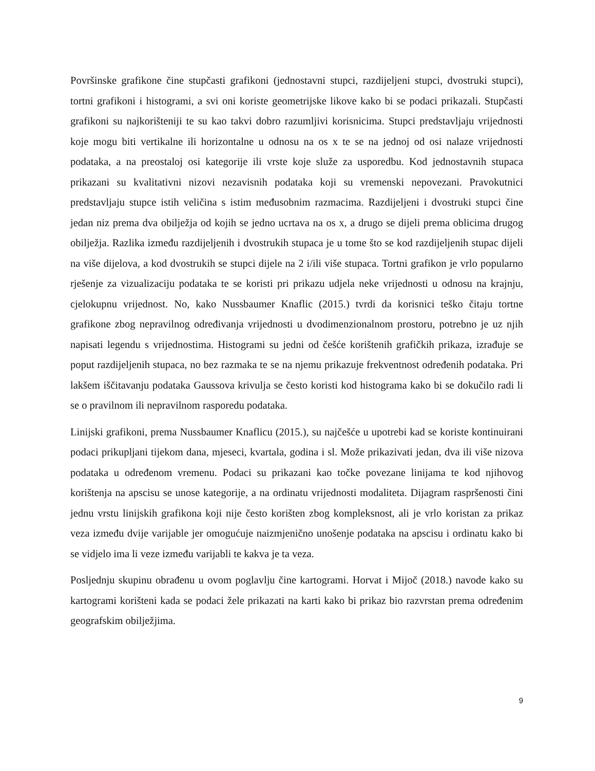Površinske grafikone čine stupčasti grafikoni (jednostavni stupci, razdijeljeni stupci, dvostruki stupci), tortni grafikoni i histogrami, a svi oni koriste geometrijske likove kako bi se podaci prikazali. Stupčasti grafikoni su najkorišteniji te su kao takvi dobro razumljivi korisnicima. Stupci predstavljaju vrijednosti koje mogu biti vertikalne ili horizontalne u odnosu na os x te se na jednoj od osi nalaze vrijednosti podataka, a na preostaloj osi kategorije ili vrste koje služe za usporedbu. Kod jednostavnih stupaca prikazani su kvalitativni nizovi nezavisnih podataka koji su vremenski nepovezani. Pravokutnici predstavljaju stupce istih veličina s istim međusobnim razmacima. Razdijeljeni i dvostruki stupci čine jedan niz prema dva obilježja od kojih se jedno ucrtava na os x, a drugo se dijeli prema oblicima drugog obilježja. Razlika između razdijeljenih i dvostrukih stupaca je u tome što se kod razdijeljenih stupac dijeli na više dijelova, a kod dvostrukih se stupci dijele na 2 i/ili više stupaca. Tortni grafikon je vrlo popularno rješenje za vizualizaciju podataka te se koristi pri prikazu udjela neke vrijednosti u odnosu na krajnju, cjelokupnu vrijednost. No, kako Nussbaumer Knaflic (2015.) tvrdi da korisnici teško čitaju tortne grafikone zbog nepravilnog određivanja vrijednosti u dvodimenzionalnom prostoru, potrebno je uz njih napisati legendu s vrijednostima. Histogrami su jedni od češće korištenih grafičkih prikaza, izrađuje se poput razdijeljenih stupaca, no bez razmaka te se na njemu prikazuje frekventnost određenih podataka. Pri lakšem iščitavanju podataka Gaussova krivulja se često koristi kod histograma kako bi se dokučilo radi li se o pravilnom ili nepravilnom rasporedu podataka.
Linijski grafikoni, prema Nussbaumer Knaflicu (2015.), su najčešće u upotrebi kad se koriste kontinuirani podaci prikupljani tijekom dana, mjeseci, kvartala, godina i sl. Može prikazivati jedan, dva ili više nizova podataka u određenom vremenu. Podaci su prikazani kao točke povezane linijama te kod njihovog korištenja na apscisu se unose kategorije, a na ordinatu vrijednosti modaliteta. Dijagram raspršenosti čini jednu vrstu linijskih grafikona koji nije često korišten zbog kompleksnost, ali je vrlo koristan za prikaz veza između dvije varijable jer omogućuje naizmjenično unošenje podataka na apscisu i ordinatu kako bi se vidjelo ima li veze između varijabli te kakva je ta veza.
Posljednju skupinu obrađenu u ovom poglavlju čine kartogrami. Horvat i Mijoč (2018.) navode kako su kartogrami korišteni kada se podaci žele prikazati na karti kako bi prikaz bio razvrstan prema određenim geografskim obilježjima.
9